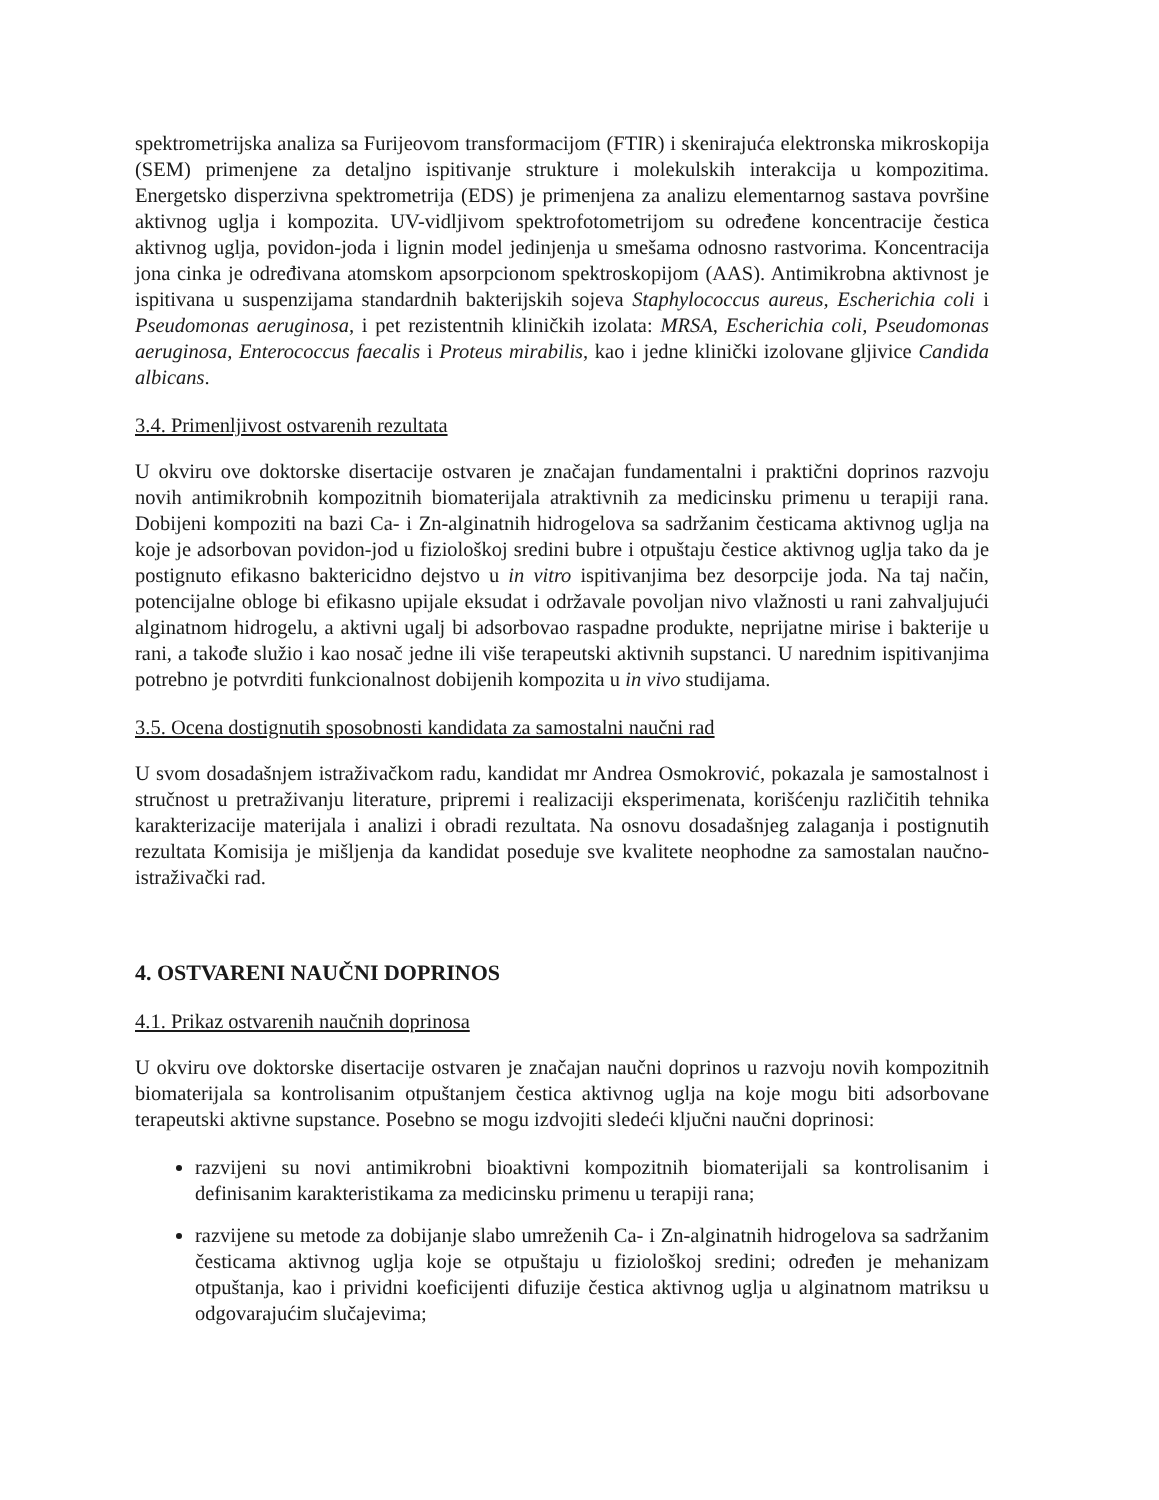spektrometrijska analiza sa Furijeovom transformacijom (FTIR) i skenirajuća elektronska mikroskopija (SEM) primenjene za detaljno ispitivanje strukture i molekulskih interakcija u kompozitima. Energetsko disperzivna spektrometrija (EDS) je primenjena za analizu elementarnog sastava površine aktivnog uglja i kompozita. UV-vidljivom spektrofotometrijom su određene koncentracije čestica aktivnog uglja, povidon-joda i lignin model jedinjenja u smešama odnosno rastvorima. Koncentracija jona cinka je određivana atomskom apsorpcionom spektroskopijom (AAS). Antimikrobna aktivnost je ispitivana u suspenzijama standardnih bakterijskih sojeva Staphylococcus aureus, Escherichia coli i Pseudomonas aeruginosa, i pet rezistentnih kliničkih izolata: MRSA, Escherichia coli, Pseudomonas aeruginosa, Enterococcus faecalis i Proteus mirabilis, kao i jedne klinički izolovane gljivice Candida albicans.
3.4. Primenljivost ostvarenih rezultata
U okviru ove doktorske disertacije ostvaren je značajan fundamentalni i praktični doprinos razvoju novih antimikrobnih kompozitnih biomaterijala atraktivnih za medicinsku primenu u terapiji rana. Dobijeni kompoziti na bazi Ca- i Zn-alginatnih hidrogelova sa sadržanim česticama aktivnog uglja na koje je adsorbovan povidon-jod u fiziološkoj sredini bubre i otpuštaju čestice aktivnog uglja tako da je postignuto efikasno baktericidno dejstvo u in vitro ispitivanjima bez desorpcije joda. Na taj način, potencijalne obloge bi efikasno upijale eksudat i održavale povoljan nivo vlažnosti u rani zahvaljujući alginatnom hidrogelu, a aktivni ugalj bi adsorbovao raspadne produkte, neprijatne mirise i bakterije u rani, a takođe služio i kao nosač jedne ili više terapeutski aktivnih supstanci. U narednim ispitivanjima potrebno je potvrditi funkcionalnost dobijenih kompozita u in vivo studijama.
3.5. Ocena dostignutih sposobnosti kandidata za samostalni naučni rad
U svom dosadašnjem istraživačkom radu, kandidat mr Andrea Osmokrović, pokazala je samostalnost i stručnost u pretraživanju literature, pripremi i realizaciji eksperimenata, korišćenju različitih tehnika karakterizacije materijala i analizi i obradi rezultata. Na osnovu dosadašnjeg zalaganja i postignutih rezultata Komisija je mišljenja da kandidat poseduje sve kvalitete neophodne za samostalan naučno-istraživački rad.
4. OSTVARENI NAUČNI DOPRINOS
4.1. Prikaz ostvarenih naučnih doprinosa
U okviru ove doktorske disertacije ostvaren je značajan naučni doprinos u razvoju novih kompozitnih biomaterijala sa kontrolisanim otpuštanjem čestica aktivnog uglja na koje mogu biti adsorbovane terapeutski aktivne supstance. Posebno se mogu izdvojiti sledeći ključni naučni doprinosi:
razvijeni su novi antimikrobni bioaktivni kompozitnih biomaterijali sa kontrolisanim i definisanim karakteristikama za medicinsku primenu u terapiji rana;
razvijene su metode za dobijanje slabo umreženih Ca- i Zn-alginatnih hidrogelova sa sadržanim česticama aktivnog uglja koje se otpuštaju u fiziološkoj sredini; određen je mehanizam otpuštanja, kao i prividni koeficijenti difuzije čestica aktivnog uglja u alginatnom matriksu u odgovarajućim slučajevima;